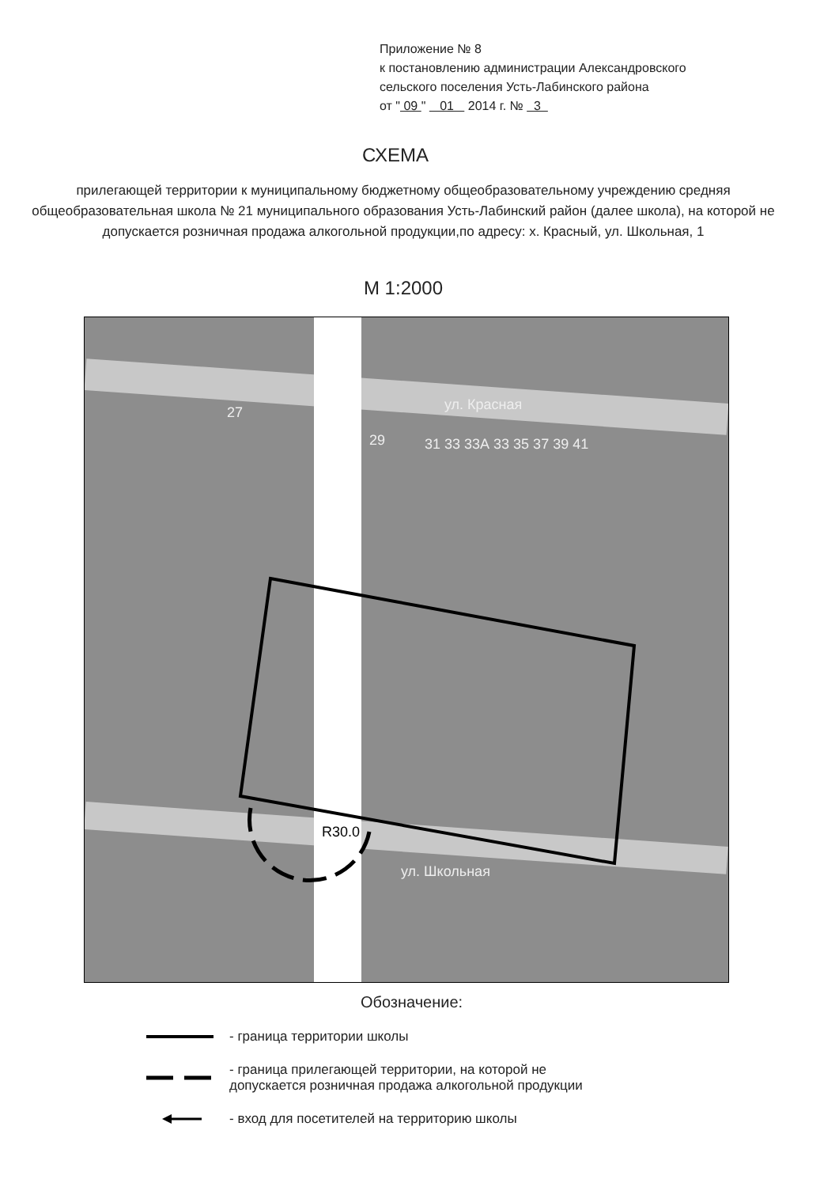Приложение № 8
к постановлению администрации Александровского
сельского поселения Усть-Лабинского района
от " 09 " 01 2014 г. № 3
СХЕМА
прилегающей территории к муниципальному бюджетному общеобразовательному учреждению средняя общеобразовательная школа № 21 муниципального образования Усть-Лабинский район (далее школа), на которой не допускается розничная продажа алкогольной продукции,по адресу: х. Красный, ул. Школьная, 1
М 1:2000
ул. Красная
ул. Школьная
27
29 31 33 33А 33 35 37 39 41
R30.0
Обозначение:
- граница территории школы
- граница прилегающей территории, на которой не
допускается розничная продажа алкогольной продукции
- вход для посетителей на территорию школы